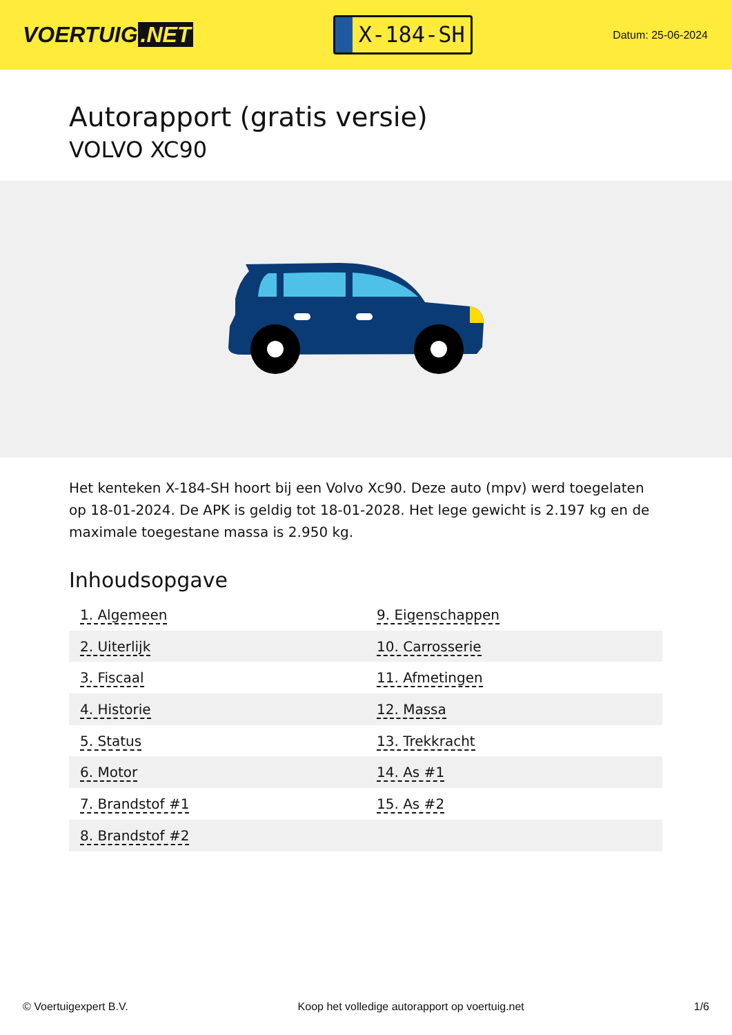VOERTUIG.NET
X-184-SH
Datum: 25-06-2024
Autorapport (gratis versie)
VOLVO XC90
Het kenteken X-184-SH hoort bij een Volvo Xc90. Deze auto (mpv) werd toegelaten op 18-01-2024. De APK is geldig tot 18-01-2028. Het lege gewicht is 2.197 kg en de maximale toegestane massa is 2.950 kg.
Inhoudsopgave
| 1. Algemeen | 9. Eigenschappen |
| 2. Uiterlijk | 10. Carrosserie |
| 3. Fiscaal | 11. Afmetingen |
| 4. Historie | 12. Massa |
| 5. Status | 13. Trekkracht |
| 6. Motor | 14. As #1 |
| 7. Brandstof #1 | 15. As #2 |
| 8. Brandstof #2 | |
© Voertuigexpert B.V. Koop het volledige autorapport op voertuig.net 1/6